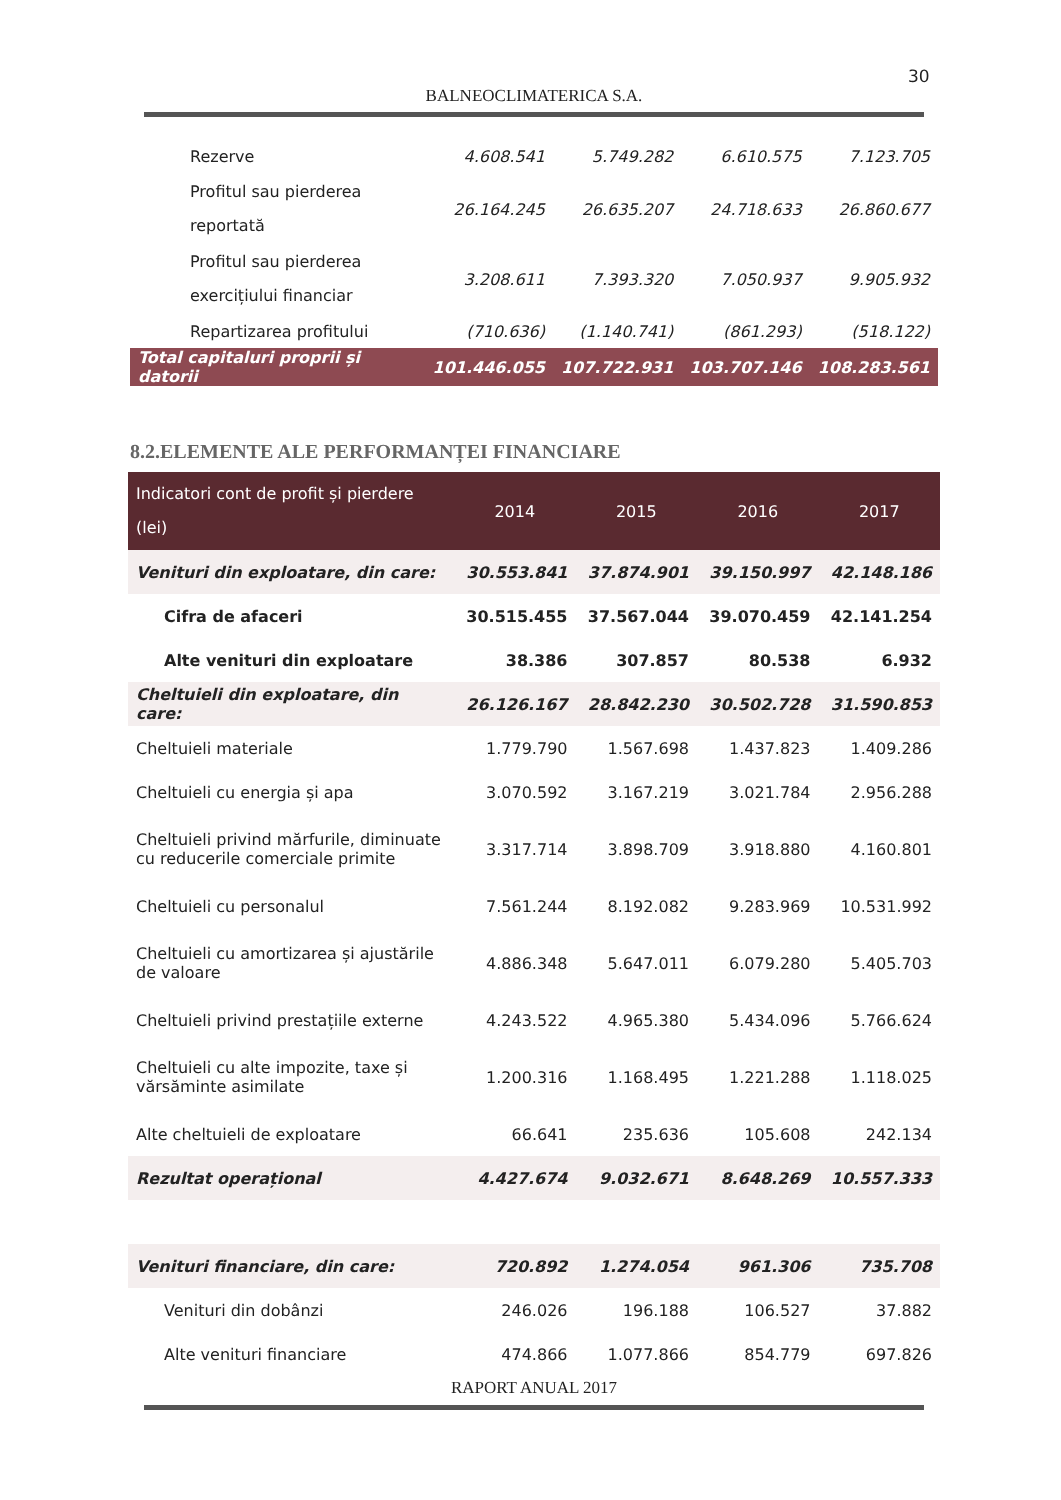30
BALNEOCLIMATERICA S.A.
| Rezerve | 4.608.541 | 5.749.282 | 6.610.575 | 7.123.705 |
| Profitul sau pierderea reportată | 26.164.245 | 26.635.207 | 24.718.633 | 26.860.677 |
| Profitul sau pierderea exercițiului financiar | 3.208.611 | 7.393.320 | 7.050.937 | 9.905.932 |
| Repartizarea profitului | (710.636) | (1.140.741) | (861.293) | (518.122) |
| Total capitaluri proprii și datorii | 101.446.055 | 107.722.931 | 103.707.146 | 108.283.561 |
8.2.ELEMENTE ALE PERFORMANȚEI FINANCIARE
| Indicatori cont de profit și pierdere (lei) | 2014 | 2015 | 2016 | 2017 |
| --- | --- | --- | --- | --- |
| Venituri din exploatare, din care: | 30.553.841 | 37.874.901 | 39.150.997 | 42.148.186 |
| Cifra de afaceri | 30.515.455 | 37.567.044 | 39.070.459 | 42.141.254 |
| Alte venituri din exploatare | 38.386 | 307.857 | 80.538 | 6.932 |
| Cheltuieli din exploatare, din care: | 26.126.167 | 28.842.230 | 30.502.728 | 31.590.853 |
| Cheltuieli materiale | 1.779.790 | 1.567.698 | 1.437.823 | 1.409.286 |
| Cheltuieli cu energia și apa | 3.070.592 | 3.167.219 | 3.021.784 | 2.956.288 |
| Cheltuieli privind mărfurile, diminuate cu reducerile comerciale primite | 3.317.714 | 3.898.709 | 3.918.880 | 4.160.801 |
| Cheltuieli cu personalul | 7.561.244 | 8.192.082 | 9.283.969 | 10.531.992 |
| Cheltuieli cu amortizarea și ajustările de valoare | 4.886.348 | 5.647.011 | 6.079.280 | 5.405.703 |
| Cheltuieli privind prestațiile externe | 4.243.522 | 4.965.380 | 5.434.096 | 5.766.624 |
| Cheltuieli cu alte impozite, taxe și vărsăminte asimilate | 1.200.316 | 1.168.495 | 1.221.288 | 1.118.025 |
| Alte cheltuieli de exploatare | 66.641 | 235.636 | 105.608 | 242.134 |
| Rezultat operațional | 4.427.674 | 9.032.671 | 8.648.269 | 10.557.333 |
| Venituri financiare, din care: | 720.892 | 1.274.054 | 961.306 | 735.708 |
| Venituri din dobânzi | 246.026 | 196.188 | 106.527 | 37.882 |
| Alte venituri financiare | 474.866 | 1.077.866 | 854.779 | 697.826 |
RAPORT ANUAL 2017